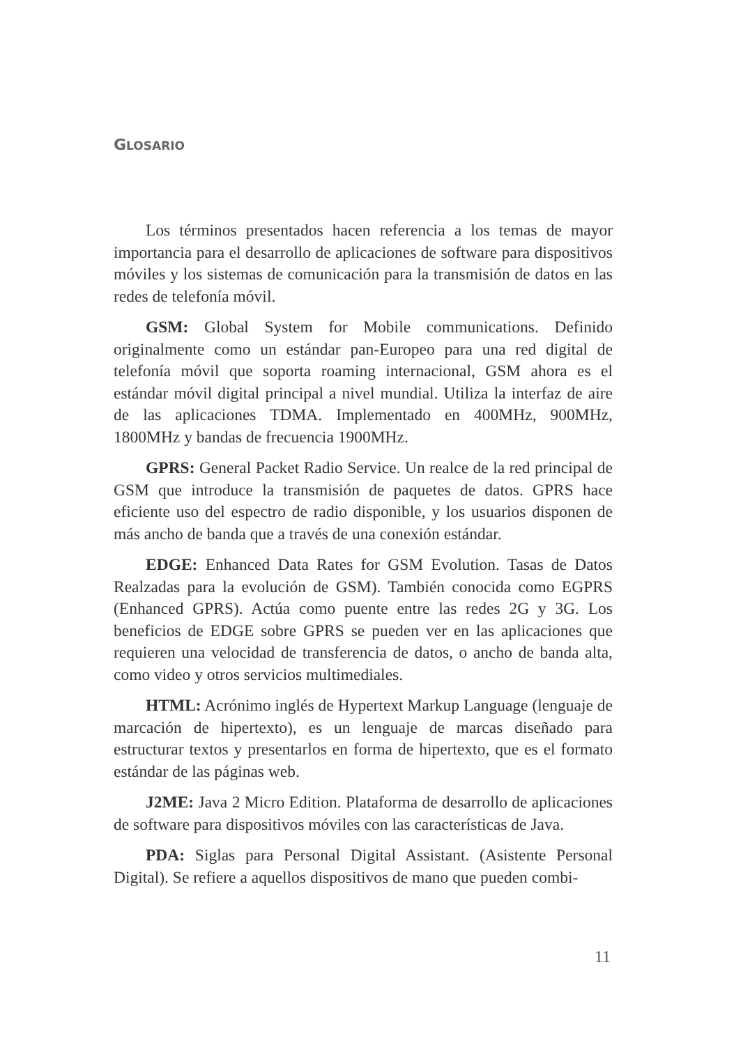GLOSARIO
Los términos presentados hacen referencia a los temas de mayor importancia para el desarrollo de aplicaciones de software para dispositivos móviles y los sistemas de comunicación para la transmisión de datos en las redes de telefonía móvil.
GSM: Global System for Mobile communications. Definido originalmente como un estándar pan-Europeo para una red digital de telefonía móvil que soporta roaming internacional, GSM ahora es el estándar móvil digital principal a nivel mundial. Utiliza la interfaz de aire de las aplicaciones TDMA. Implementado en 400MHz, 900MHz, 1800MHz y bandas de frecuencia 1900MHz.
GPRS: General Packet Radio Service. Un realce de la red principal de GSM que introduce la transmisión de paquetes de datos. GPRS hace eficiente uso del espectro de radio disponible, y los usuarios disponen de más ancho de banda que a través de una conexión estándar.
EDGE: Enhanced Data Rates for GSM Evolution. Tasas de Datos Realzadas para la evolución de GSM). También conocida como EGPRS (Enhanced GPRS). Actúa como puente entre las redes 2G y 3G. Los beneficios de EDGE sobre GPRS se pueden ver en las aplicaciones que requieren una velocidad de transferencia de datos, o ancho de banda alta, como video y otros servicios multimediales.
HTML: Acrónimo inglés de Hypertext Markup Language (lenguaje de marcación de hipertexto), es un lenguaje de marcas diseñado para estructurar textos y presentarlos en forma de hipertexto, que es el formato estándar de las páginas web.
J2ME: Java 2 Micro Edition. Plataforma de desarrollo de aplicaciones de software para dispositivos móviles con las características de Java.
PDA: Siglas para Personal Digital Assistant. (Asistente Personal Digital). Se refiere a aquellos dispositivos de mano que pueden combi-
11